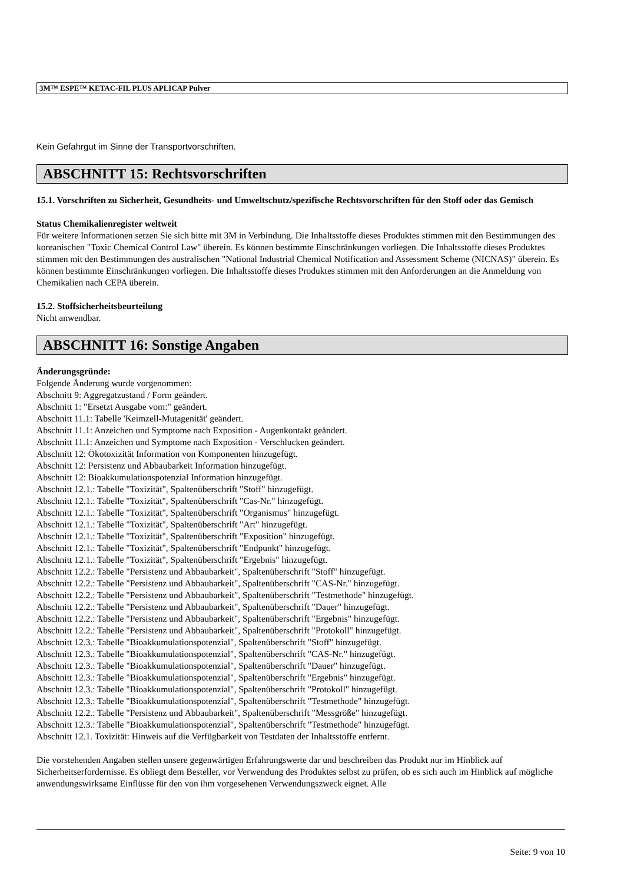3M™ ESPE™ KETAC-FIL PLUS APLICAP Pulver
Kein Gefahrgut im Sinne der Transportvorschriften.
ABSCHNITT 15: Rechtsvorschriften
15.1. Vorschriften zu Sicherheit, Gesundheits- und Umweltschutz/spezifische Rechtsvorschriften für den Stoff oder das Gemisch
Status Chemikalienregister weltweit
Für weitere Informationen setzen Sie sich bitte mit 3M in Verbindung. Die Inhaltsstoffe dieses Produktes stimmen mit den Bestimmungen des koreanischen "Toxic Chemical Control Law" überein. Es können bestimmte Einschränkungen vorliegen. Die Inhaltsstoffe dieses Produktes stimmen mit den Bestimmungen des australischen "National Industrial Chemical Notification and Assessment Scheme (NICNAS)" überein. Es können bestimmte Einschränkungen vorliegen. Die Inhaltsstoffe dieses Produktes stimmen mit den Anforderungen an die Anmeldung von Chemikalien nach CEPA überein.
15.2. Stoffsicherheitsbeurteilung
Nicht anwendbar.
ABSCHNITT 16: Sonstige Angaben
Änderungsgründe:
Folgende Änderung wurde vorgenommen:
Abschnitt 9: Aggregatzustand / Form geändert.
Abschnitt 1: "Ersetzt Ausgabe vom:" geändert.
Abschnitt 11.1: Tabelle 'Keimzell-Mutagenität' geändert.
Abschnitt 11.1: Anzeichen und Symptome nach Exposition - Augenkontakt geändert.
Abschnitt 11.1: Anzeichen und Symptome nach Exposition - Verschlucken geändert.
Abschnitt 12: Ökotoxizität Information von Komponenten hinzugefügt.
Abschnitt 12: Persistenz und Abbaubarkeit Information hinzugefügt.
Abschnitt 12: Bioakkumulationspotenzial Information hinzugefügt.
Abschnitt 12.1.: Tabelle "Toxizität", Spaltenüberschrift "Stoff" hinzugefügt.
Abschnitt 12.1.: Tabelle "Toxizität", Spaltenüberschrift "Cas-Nr." hinzugefügt.
Abschnitt 12.1.: Tabelle "Toxizität", Spaltenüberschrift "Organismus" hinzugefügt.
Abschnitt 12.1.: Tabelle "Toxizität", Spaltenüberschrift "Art" hinzugefügt.
Abschnitt 12.1.: Tabelle "Toxizität", Spaltenüberschrift "Exposition" hinzugefügt.
Abschnitt 12.1.: Tabelle "Toxizität", Spaltenüberschrift "Endpunkt" hinzugefügt.
Abschnitt 12.1.: Tabelle "Toxizität", Spaltenüberschrift "Ergebnis" hinzugefügt.
Abschnitt 12.2.: Tabelle "Persistenz und Abbaubarkeit", Spaltenüberschrift "Stoff" hinzugefügt.
Abschnitt 12.2.: Tabelle "Persistenz und Abbaubarkeit", Spaltenüberschrift "CAS-Nr." hinzugefügt.
Abschnitt 12.2.: Tabelle "Persistenz und Abbaubarkeit", Spaltenüberschrift "Testmethode" hinzugefügt.
Abschnitt 12.2.: Tabelle "Persistenz und Abbaubarkeit", Spaltenüberschrift "Dauer" hinzugefügt.
Abschnitt 12.2.: Tabelle "Persistenz und Abbaubarkeit", Spaltenüberschrift "Ergebnis" hinzugefügt.
Abschnitt 12.2.: Tabelle "Persistenz und Abbaubarkeit", Spaltenüberschrift "Protokoll" hinzugefügt.
Abschnitt 12.3.: Tabelle "Bioakkumulationspotenzial", Spaltenüberschrift "Stoff" hinzugefügt.
Abschnitt 12.3.: Tabelle "Bioakkumulationspotenzial", Spaltenüberschrift "CAS-Nr." hinzugefügt.
Abschnitt 12.3.: Tabelle "Bioakkumulationspotenzial", Spaltenüberschrift "Dauer" hinzugefügt.
Abschnitt 12.3.: Tabelle "Bioakkumulationspotenzial", Spaltenüberschrift "Ergebnis" hinzugefügt.
Abschnitt 12.3.: Tabelle "Bioakkumulationspotenzial", Spaltenüberschrift "Protokoll" hinzugefügt.
Abschnitt 12.3.: Tabelle "Bioakkumulationspotenzial", Spaltenüberschrift "Testmethode" hinzugefügt.
Abschnitt 12.2.: Tabelle "Persistenz und Abbaubarkeit", Spaltenüberschrift "Messgröße" hinzugefügt.
Abschnitt 12.3.: Tabelle "Bioakkumulationspotenzial", Spaltenüberschrift "Testmethode" hinzugefügt.
Abschnitt 12.1. Toxizität: Hinweis auf die Verfügbarkeit von Testdaten der Inhaltsstoffe entfernt.
Die vorstehenden Angaben stellen unsere gegenwärtigen Erfahrungswerte dar und beschreiben das Produkt nur im Hinblick auf Sicherheitserfordernisse. Es obliegt dem Besteller, vor Verwendung des Produktes selbst zu prüfen, ob es sich auch im Hinblick auf mögliche anwendungswirksame Einflüsse für den von ihm vorgesehenen Verwendungszweck eignet. Alle
Seite: 9 von 10